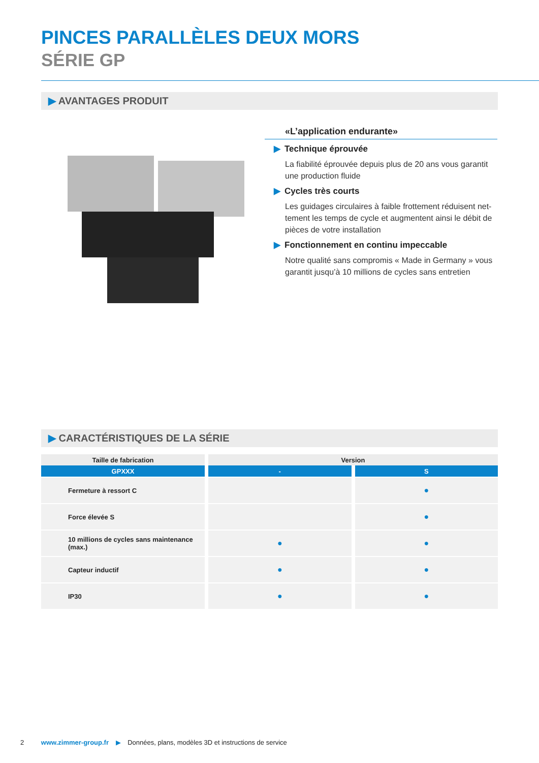PINCES PARALLÈLES DEUX MORS
SÉRIE GP
▶ AVANTAGES PRODUIT
«L’application endurante»
▶ Technique éprouvée
La fiabilité éprouvée depuis plus de 20 ans vous garantit une production fluide
▶ Cycles très courts
Les guidages circulaires à faible frottement réduisent net-tement les temps de cycle et augmentent ainsi le débit de pièces de votre installation
▶ Fonctionnement en continu impeccable
Notre qualité sans compromis « Made in Germany » vous garantit jusqu’à 10 millions de cycles sans entretien
▶ CARACTÉRISTIQUES DE LA SÉRIE
| Taille de fabrication | Version | |
| --- | --- | --- |
| GPXXX | - | S |
| Fermeture à ressort C | | ● |
| Force élevée S | | ● |
| 10 millions de cycles sans maintenance (max.) | ● | ● |
| Capteur inductif | ● | ● |
| IP30 | ● | ● |
2 www.zimmer-group.fr ▶ Données, plans, modèles 3D et instructions de service